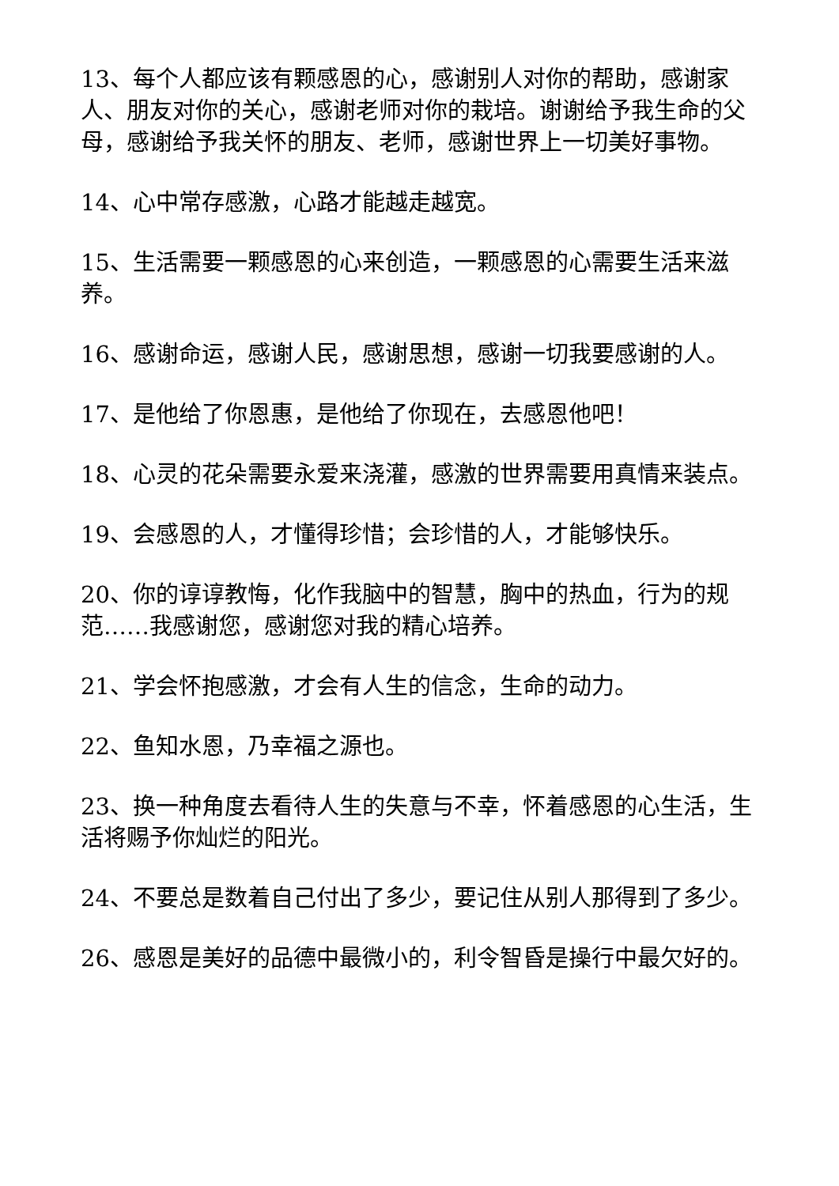13、每个人都应该有颗感恩的心，感谢别人对你的帮助，感谢家人、朋友对你的关心，感谢老师对你的栽培。谢谢给予我生命的父母，感谢给予我关怀的朋友、老师，感谢世界上一切美好事物。
14、心中常存感激，心路才能越走越宽。
15、生活需要一颗感恩的心来创造，一颗感恩的心需要生活来滋养。
16、感谢命运，感谢人民，感谢思想，感谢一切我要感谢的人。
17、是他给了你恩惠，是他给了你现在，去感恩他吧！
18、心灵的花朵需要永爱来浇灌，感激的世界需要用真情来装点。
19、会感恩的人，才懂得珍惜；会珍惜的人，才能够快乐。
20、你的谆谆教悔，化作我脑中的智慧，胸中的热血，行为的规范……我感谢您，感谢您对我的精心培养。
21、学会怀抱感激，才会有人生的信念，生命的动力。
22、鱼知水恩，乃幸福之源也。
23、换一种角度去看待人生的失意与不幸，怀着感恩的心生活，生活将赐予你灿烂的阳光。
24、不要总是数着自己付出了多少，要记住从别人那得到了多少。
26、感恩是美好的品德中最微小的，利令智昏是操行中最欠好的。